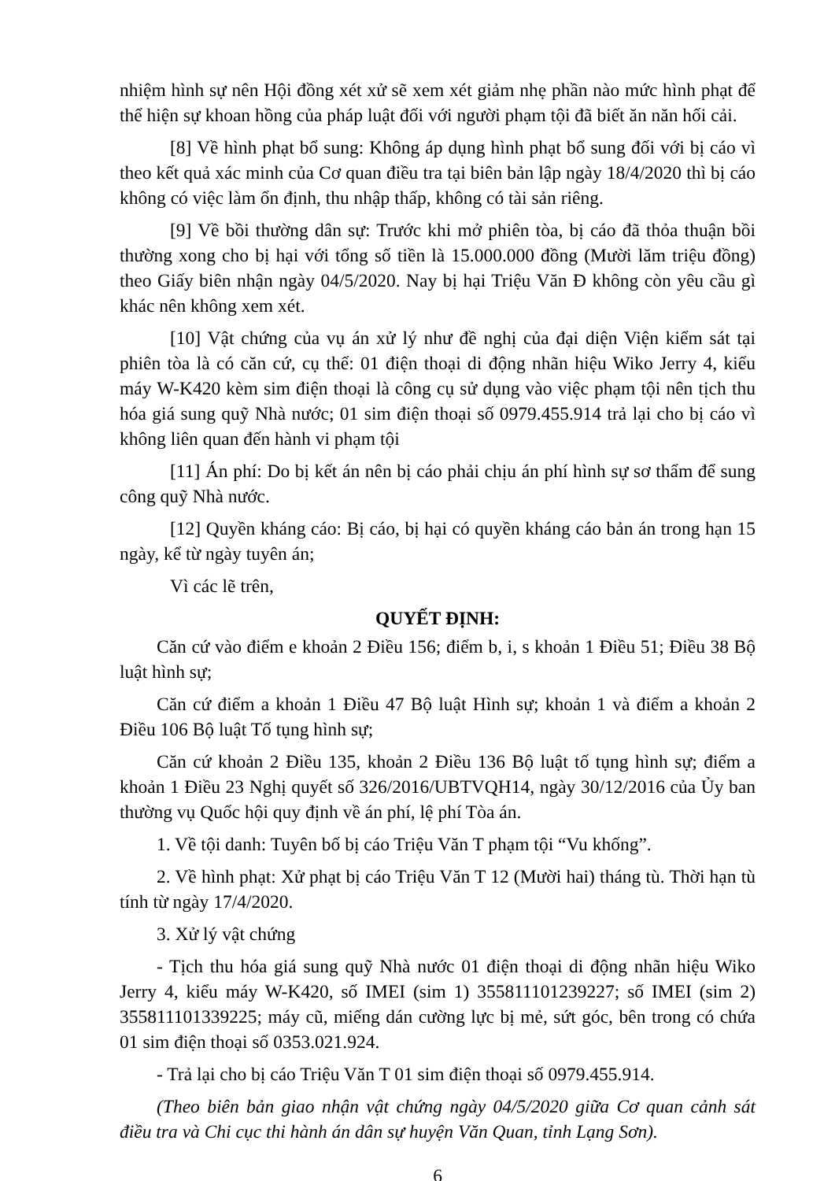nhiệm hình sự nên Hội đồng xét xử sẽ xem xét giảm nhẹ phần nào mức hình phạt để thể hiện sự khoan hồng của pháp luật đối với người phạm tội đã biết ăn năn hối cải.
[8] Về hình phạt bổ sung: Không áp dụng hình phạt bổ sung đối với bị cáo vì theo kết quả xác minh của Cơ quan điều tra tại biên bản lập ngày 18/4/2020 thì bị cáo không có việc làm ổn định, thu nhập thấp, không có tài sản riêng.
[9] Về bồi thường dân sự: Trước khi mở phiên tòa, bị cáo đã thỏa thuận bồi thường xong cho bị hại với tổng số tiền là 15.000.000 đồng (Mười lăm triệu đồng) theo Giấy biên nhận ngày 04/5/2020. Nay bị hại Triệu Văn Đ không còn yêu cầu gì khác nên không xem xét.
[10] Vật chứng của vụ án xử lý như đề nghị của đại diện Viện kiểm sát tại phiên tòa là có căn cứ, cụ thể: 01 điện thoại di động nhãn hiệu Wiko Jerry 4, kiểu máy W-K420 kèm sim điện thoại là công cụ sử dụng vào việc phạm tội nên tịch thu hóa giá sung quỹ Nhà nước; 01 sim điện thoại số 0979.455.914 trả lại cho bị cáo vì không liên quan đến hành vi phạm tội
[11] Án phí: Do bị kết án nên bị cáo phải chịu án phí hình sự sơ thẩm để sung công quỹ Nhà nước.
[12] Quyền kháng cáo: Bị cáo, bị hại có quyền kháng cáo bản án trong hạn 15 ngày, kể từ ngày tuyên án;
Vì các lẽ trên,
QUYẾT ĐỊNH:
Căn cứ vào điểm e khoản 2 Điều 156; điểm b, i, s khoản 1 Điều 51; Điều 38 Bộ luật hình sự;
Căn cứ điểm a khoản 1 Điều 47 Bộ luật Hình sự; khoản 1 và điểm a khoản 2 Điều 106 Bộ luật Tố tụng hình sự;
Căn cứ khoản 2 Điều 135, khoản 2 Điều 136 Bộ luật tố tụng hình sự; điểm a khoản 1 Điều 23 Nghị quyết số 326/2016/UBTVQH14, ngày 30/12/2016 của Ủy ban thường vụ Quốc hội quy định về án phí, lệ phí Tòa án.
1. Về tội danh: Tuyên bố bị cáo Triệu Văn T phạm tội “Vu khống”.
2. Về hình phạt: Xử phạt bị cáo Triệu Văn T 12 (Mười hai) tháng tù. Thời hạn tù tính từ ngày 17/4/2020.
3. Xử lý vật chứng
- Tịch thu hóa giá sung quỹ Nhà nước 01 điện thoại di động nhãn hiệu Wiko Jerry 4, kiểu máy W-K420, số IMEI (sim 1) 355811101239227; số IMEI (sim 2) 355811101339225; máy cũ, miếng dán cường lực bị mẻ, sứt góc, bên trong có chứa 01 sim điện thoại số 0353.021.924.
- Trả lại cho bị cáo Triệu Văn T 01 sim điện thoại số 0979.455.914.
(Theo biên bản giao nhận vật chứng ngày 04/5/2020 giữa Cơ quan cảnh sát điều tra và Chi cục thi hành án dân sự huyện Văn Quan, tỉnh Lạng Sơn).
6